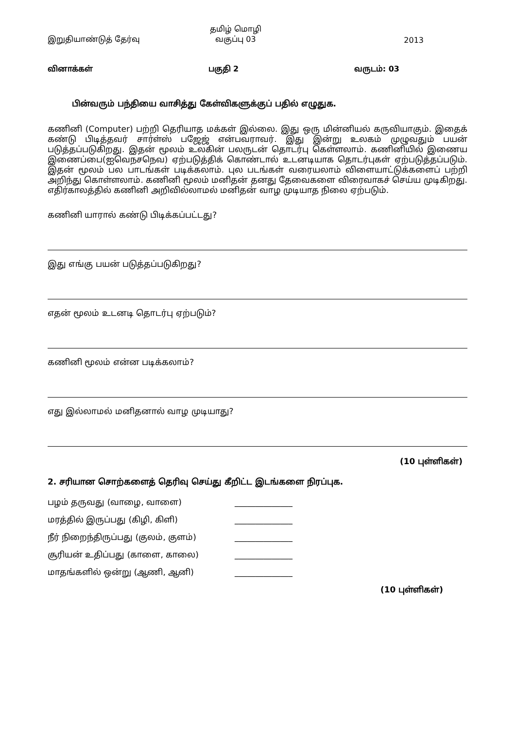இறுதியாண்டுத் தேர்வு
தமிழ் மொழி
வகுப்பு 03
2013
வினாக்கள் பகுதி 2 வருடம்: 03
பின்வரும் பந்தியை வாசித்து கேள்விகளுக்குப் பதில் எழுதுக.
கணினி (Computer) பற்றி தெரியாத மக்கள் இல்லை. இது ஒரு மின்னியல் கருவியாகும். இதைக் கண்டு பிடித்தவர் சார்ள்ஸ் பஜேஜ் என்பவராவர். இது இன்று உலகம் முழுவதும் பயன் படுத்தப்படுகிறது. இதன் மூலம் உலகின் பலருடன் தொடர்பு கெள்ளலாம். கணினியில் இணைய இணைப்பை(ஐவெநசநெவ) ஏற்படுத்திக் கொண்டால் உடனடியாக தொடர்புகள் ஏற்படுத்தப்படும். இதன் மூலம் பல பாடங்கள் படிக்கலாம். புல படங்கள் வரையலாம் விளையாட்டுக்களைப் பற்றி அறிந்து கொள்ளலாம். கணினி மூலம் மனிதன் தனது தேவைகளை விரைவாகச் செய்ய முடிகிறது. எதிர்காலத்தில் கணினி அறிவில்லாமல் மனிதன் வாழ முடியாத நிலை ஏற்படும்.
கணினி யாரால் கண்டு பிடிக்கப்பட்டது?
இது எங்கு பயன் படுத்தப்படுகிறது?
எதன் மூலம் உடனடி தொடர்பு ஏற்படும்?
கணினி மூலம் என்ன படிக்கலாம்?
எது இல்லாமல் மனிதனால் வாழ முடியாது?
(10 புள்ளிகள்)
2. சரியான சொற்களைத் தெரிவு செய்து கீறிட்ட இடங்களை நிரப்புக.
பழம் தருவது (வாழை, வாளை) ______________
மரத்தில் இருப்பது (கிழி, கிளி) ______________
நீர் நிறைந்திருப்பது (குலம், குளம்) ______________
சூரியன் உதிப்பது (காளை, காலை) ______________
மாதங்களில் ஒன்று (ஆணி, ஆனி) ______________
(10 புள்ளிகள்)